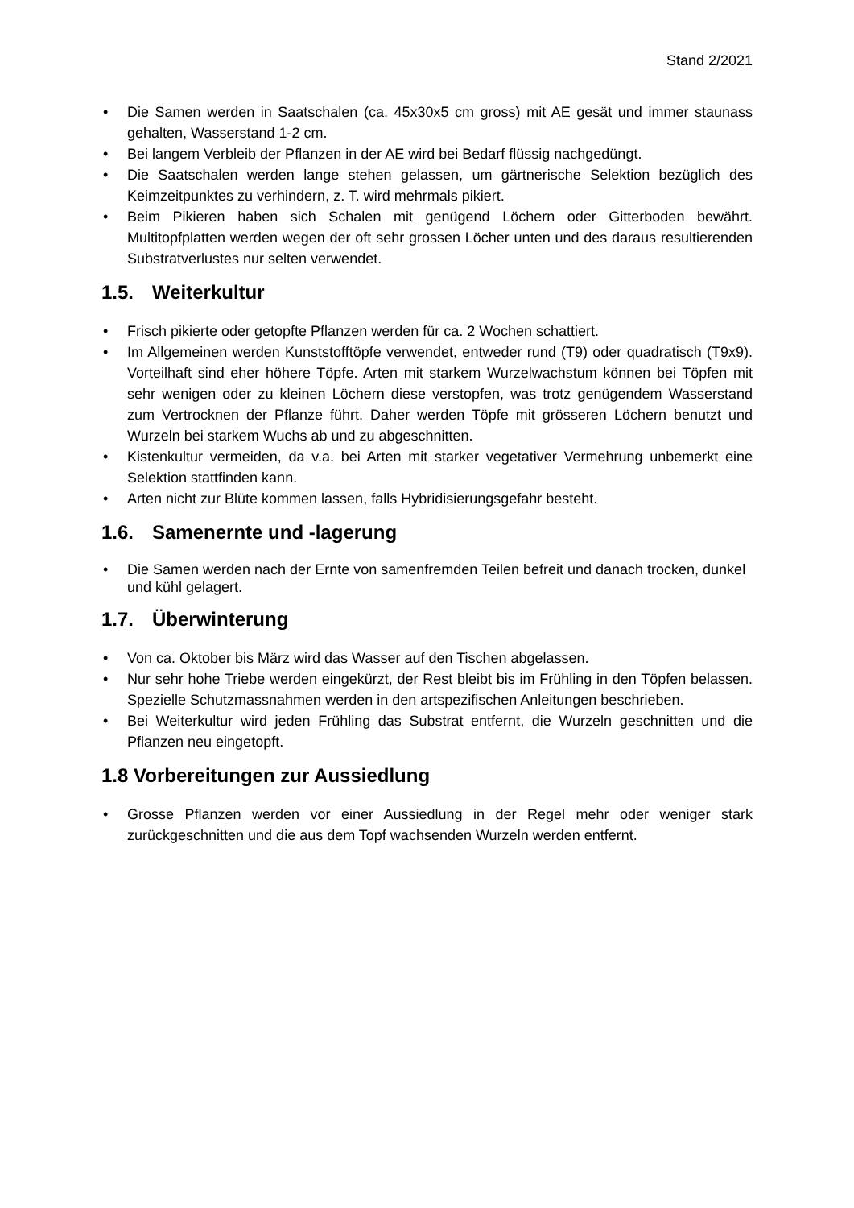Stand 2/2021
• Die Samen werden in Saatschalen (ca. 45x30x5 cm gross) mit AE gesät und immer staunass gehalten, Wasserstand 1-2 cm.
• Bei langem Verbleib der Pflanzen in der AE wird bei Bedarf flüssig nachgedüngt.
• Die Saatschalen werden lange stehen gelassen, um gärtnerische Selektion bezüglich des Keimzeitpunktes zu verhindern, z. T. wird mehrmals pikiert.
• Beim Pikieren haben sich Schalen mit genügend Löchern oder Gitterboden bewährt. Multitopfplatten werden wegen der oft sehr grossen Löcher unten und des daraus resultierenden Substratverlustes nur selten verwendet.
1.5. Weiterkultur
• Frisch pikierte oder getopfte Pflanzen werden für ca. 2 Wochen schattiert.
• Im Allgemeinen werden Kunststofftöpfe verwendet, entweder rund (T9) oder quadratisch (T9x9). Vorteilhaft sind eher höhere Töpfe. Arten mit starkem Wurzelwachstum können bei Töpfen mit sehr wenigen oder zu kleinen Löchern diese verstopfen, was trotz genügendem Wasserstand zum Vertrocknen der Pflanze führt. Daher werden Töpfe mit grösseren Löchern benutzt und Wurzeln bei starkem Wuchs ab und zu abgeschnitten.
• Kistenkultur vermeiden, da v.a. bei Arten mit starker vegetativer Vermehrung unbemerkt eine Selektion stattfinden kann.
• Arten nicht zur Blüte kommen lassen, falls Hybridisierungsgefahr besteht.
1.6. Samenernte und -lagerung
• Die Samen werden nach der Ernte von samenfremden Teilen befreit und danach trocken, dunkel und kühl gelagert.
1.7. Überwinterung
• Von ca. Oktober bis März wird das Wasser auf den Tischen abgelassen.
• Nur sehr hohe Triebe werden eingekürzt, der Rest bleibt bis im Frühling in den Töpfen belassen. Spezielle Schutzmassnahmen werden in den artspezifischen Anleitungen beschrieben.
• Bei Weiterkultur wird jeden Frühling das Substrat entfernt, die Wurzeln geschnitten und die Pflanzen neu eingetopft.
1.8 Vorbereitungen zur Aussiedlung
• Grosse Pflanzen werden vor einer Aussiedlung in der Regel mehr oder weniger stark zurückgeschnitten und die aus dem Topf wachsenden Wurzeln werden entfernt.